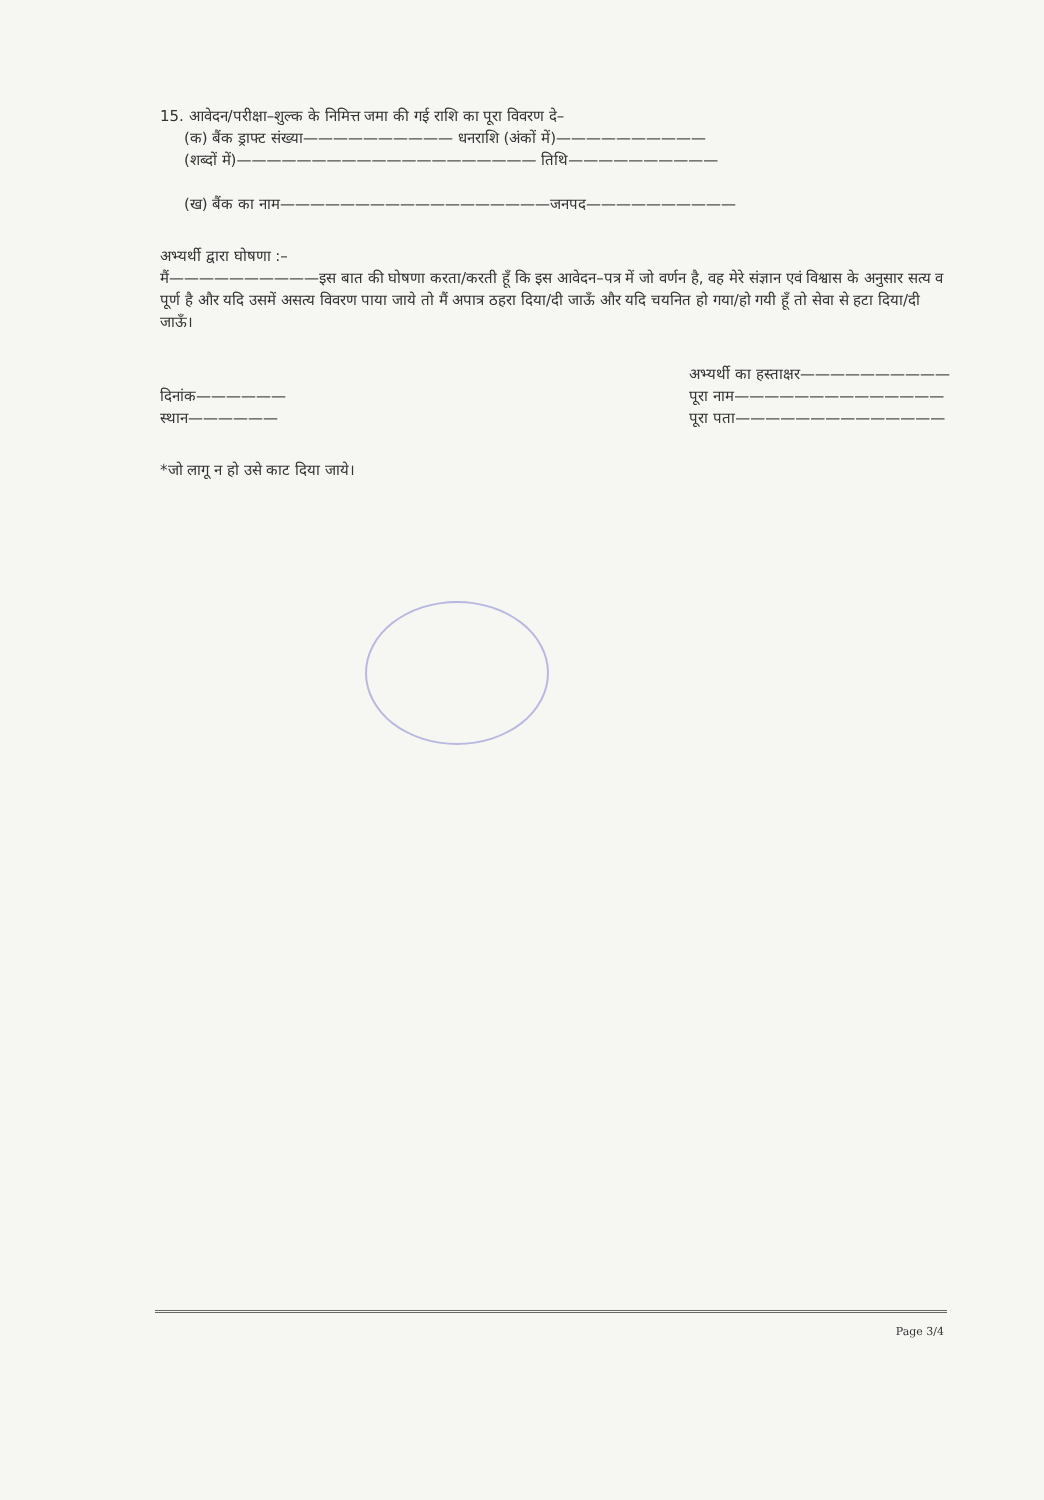15. आवेदन/परीक्षा–शुल्क के निमित्त जमा की गई राशि का पूरा विवरण दे–
(क) बैंक ड्राफ्ट संख्या—————————— धनराशि (अंकों में)——————————
(शब्दों में)———————————————————— तिथि——————————
(ख) बैंक का नाम——————————————————जनपद——————————
अभ्यर्थी द्वारा घोषणा :–
मैं——————————इस बात की घोषणा करता/करती हूँ कि इस आवेदन–पत्र में जो वर्णन है, वह मेरे संज्ञान एवं विश्वास के अनुसार सत्य व पूर्ण है और यदि उसमें असत्य विवरण पाया जाये तो मैं अपात्र ठहरा दिया/दी जाऊँ और यदि चयनित हो गया/हो गयी हूँ तो सेवा से हटा दिया/दी जाऊँ।
दिनांक——————
स्थान——————
अभ्यर्थी का हस्ताक्षर——————————
पूरा नाम——————————————
पूरा पता——————————————
*जो लागू न हो उसे काट दिया जाये।
Page 3/4